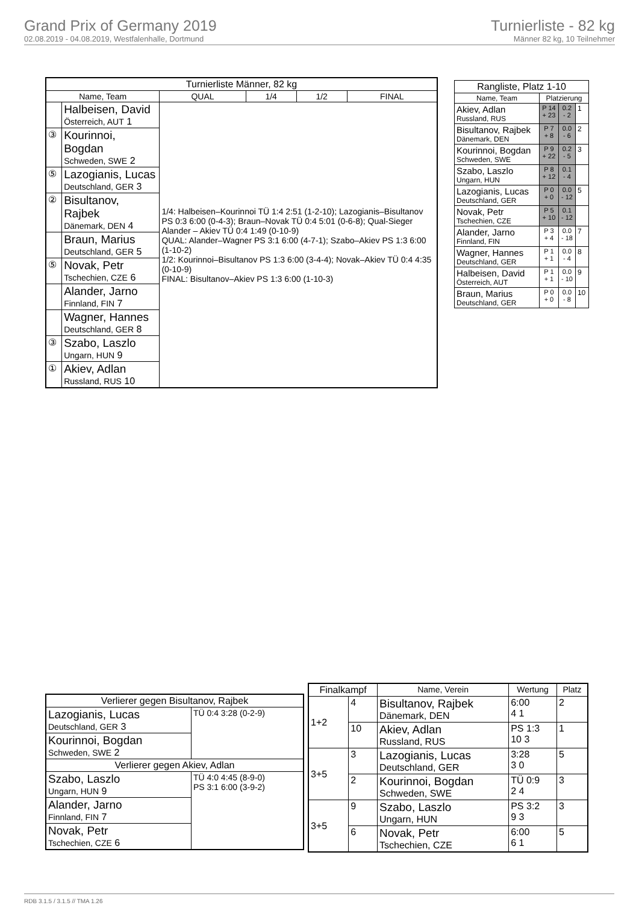Grand Prix of Germany 2019
02.08.2019 - 04.08.2019, Westfalenhalle, Dortmund
Turnierliste - 82 kg
Männer 82 kg, 10 Teilnehmer
| Turnierliste Männer, 82 kg | | | | | |
| --- | --- | --- | --- | --- | --- |
| Name, Team | | QUAL | 1/4 | 1/2 | FINAL |
| | Halbeisen, David Österreich, AUT 1 | 1/4: Halbeisen–Kourinnoi TÜ 1:4 2:51 (1-2-10); Lazogianis–Bisultanov PS 0:3 6:00 (0-4-3); Braun–Novak TÜ 0:4 5:01 (0-6-8); Qual-Sieger Alander – Akiev TÜ 0:4 1:49 (0-10-9) QUAL: Alander–Wagner PS 3:1 6:00 (4-7-1); Szabo–Akiev PS 1:3 6:00 (1-10-2) 1/2: Kourinnoi–Bisultanov PS 1:3 6:00 (3-4-4); Novak–Akiev TÜ 0:4 4:35 (0-10-9) FINAL: Bisultanov–Akiev PS 1:3 6:00 (1-10-3) | | | |
| ③ | Kourinnoi, Bogdan Schweden, SWE 2 | | | | |
| ⑤ | Lazogianis, Lucas Deutschland, GER 3 | | | | |
| ② | Bisultanov, Rajbek Dänemark, DEN 4 | | | | |
| | Braun, Marius Deutschland, GER 5 | | | | |
| ⑤ | Novak, Petr Tschechien, CZE 6 | | | | |
| | Alander, Jarno Finnland, FIN 7 | | | | |
| | Wagner, Hannes Deutschland, GER 8 | | | | |
| ③ | Szabo, Laszlo Ungarn, HUN 9 | | | | |
| ① | Akiev, Adlan Russland, RUS 10 | | | | |
| Rangliste, Platz 1-10 | | | |
| --- | --- | --- | --- |
| Name, Team | Platzierung | | |
| Akiev, Adlan Russland, RUS | P 14 + 23 | 0.2 - 2 | 1 |
| Bisultanov, Rajbek Dänemark, DEN | P 7 + 8 | 0.0 - 6 | 2 |
| Kourinnoi, Bogdan Schweden, SWE | P 9 + 22 | 0.2 - 5 | 3 |
| Szabo, Laszlo Ungarn, HUN | P 8 + 12 | 0.1 - 4 | |
| Lazogianis, Lucas Deutschland, GER | P 0 + 0 | 0.0 - 12 | 5 |
| Novak, Petr Tschechien, CZE | P 5 + 10 | 0.1 - 12 | |
| Alander, Jarno Finnland, FIN | P 3 + 4 | 0.0 - 18 | 7 |
| Wagner, Hannes Deutschland, GER | P 1 + 1 | 0.0 - 4 | 8 |
| Halbeisen, David Österreich, AUT | P 1 + 1 | 0.0 - 10 | 9 |
| Braun, Marius Deutschland, GER | P 0 + 0 | 0.0 - 8 | 10 |
| Verlierer gegen Bisultanov, Rajbek | |
| --- | --- |
| Lazogianis, Lucas Deutschland, GER 3 | TÜ 0:4 3:28 (0-2-9) |
| Kourinnoi, Bogdan Schweden, SWE 2 | |
| Verlierer gegen Akiev, Adlan | |
| Szabo, Laszlo Ungarn, HUN 9 | TÜ 4:0 4:45 (8-9-0) PS 3:1 6:00 (3-9-2) |
| Alander, Jarno Finnland, FIN 7 | |
| Novak, Petr Tschechien, CZE 6 | |
| Finalkampf | | Name, Verein | Wertung | Platz |
| --- | --- | --- | --- | --- |
| 1+2 | 4 | Bisultanov, Rajbek Dänemark, DEN | 6:00 4 1 | 2 |
| | 10 | Akiev, Adlan Russland, RUS | PS 1:3 10 3 | 1 |
| 3+5 | 3 | Lazogianis, Lucas Deutschland, GER | 3:28 3 0 | 5 |
| | 2 | Kourinnoi, Bogdan Schweden, SWE | TÜ 0:9 2 4 | 3 |
| 3+5 | 9 | Szabo, Laszlo Ungarn, HUN | PS 3:2 9 3 | 3 |
| | 6 | Novak, Petr Tschechien, CZE | 6:00 6 1 | 5 |
RDB 3.1.5 / 3.1.5 // TMA 1.26